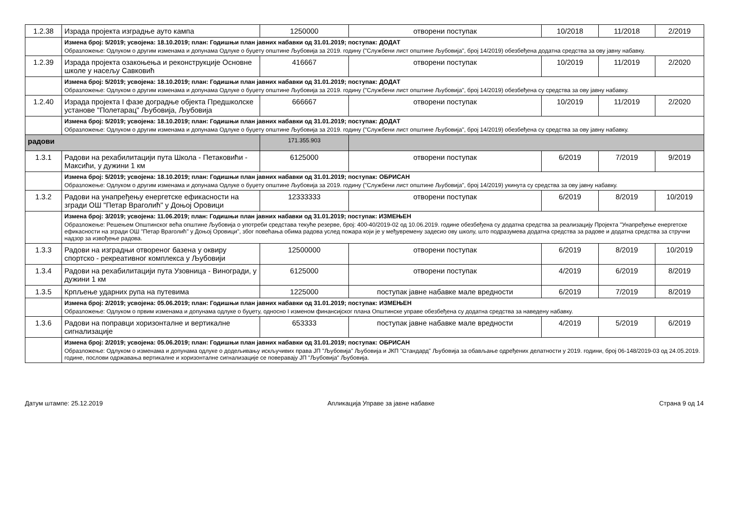| 1.2.38 | Израда пројекта изградње ауто кампа | 1250000 | отворени поступак | 10/2018 | 11/2018 | 2/2019 |
| | Измена број: 5/2019; усвојена: 18.10.2019; план: Годишњи план јавних набавки од 31.01.2019; поступак: ДОДАТ Образложење: Одлуком о другим изменама и допунама Одлуке о буџету општине Љубовија за 2019. годину ("Службени лист општине Љубовија", број 14/2019) обезбеђена додатна средства за ову јавну набавку. | | | | | |
| 1.2.39 | Израда пројекта озакоњења и реконструкције Основне школе у насељу Савковић | 416667 | отворени поступак | 10/2019 | 11/2019 | 2/2020 |
| | Измена број: 5/2019; усвојена: 18.10.2019; план: Годишњи план јавних набавки од 31.01.2019; поступак: ДОДАТ Образложење: Одлуком о другим изменама и допунама Одлуке о буџету општине Љубовија за 2019. годину ("Службени лист општине Љубовија", број 14/2019) обезбеђена су средства за ову јавну набавку. | | | | | |
| 1.2.40 | Израда пројекта I фазе доградње објекта Предшколске установе "Полетарац" Љубовија, Љубовија | 666667 | отворени поступак | 10/2019 | 11/2019 | 2/2020 |
| | Измена број: 5/2019; усвојена: 18.10.2019; план: Годишњи план јавних набавки од 31.01.2019; поступак: ДОДАТ Образложење: Одлуком о другим изменама и допунама Одлуке о буџету општине Љубовија за 2019. годину ("Службени лист општине Љубовија", број 14/2019) обезбеђена су средства за ову јавну набавку. | | | | | |
| радови | | 171.355.903 | | | | |
| 1.3.1 | Радови на рехабилитацији пута Школа - Петаковићи - Максићи, у дужини 1 км | 6125000 | отворени поступак | 6/2019 | 7/2019 | 9/2019 |
| | Измена број: 5/2019; усвојена: 18.10.2019; план: Годишњи план јавних набавки од 31.01.2019; поступак: ОБРИСАН Образложење: Одлуком о другим изменама и допунама Одлуке о буџету општине Љубовија за 2019. годину ("Службени лист општине Љубовија", број 14/2019) укинута су средства за ову јавну набавку. | | | | | |
| 1.3.2 | Радови на унапређењу енергетске ефикасности на згради ОШ "Петар Враголић" у Доњој Оровици | 12333333 | отворени поступак | 6/2019 | 8/2019 | 10/2019 |
| | Измена број: 3/2019; усвојена: 11.06.2019; план: Годишњи план јавних набавки од 31.01.2019; поступак: ИЗМЕЊЕН Образложење: Решењем Општинског већа општине Љубовија о употреби средстава текуће резерве, број: 400-40/2019-02 од 10.06.2019. године обезбеђена су додатна средства за реализацију Пројекта "Унапређење енергетске ефикасности на згради ОШ "Петар Враголић" у Доњој Оровици", због повећања обима радова услед пожара који је у међувремену задесио ову школу, што подразумева додатна средства за радове и додатна средства за стручни надзор за извођење радова. | | | | | |
| 1.3.3 | Радови на изградњи отвореног базена у оквиру спортско - рекреативног комплекса у Љубовији | 12500000 | отворени поступак | 6/2019 | 8/2019 | 10/2019 |
| 1.3.4 | Радови на рехабилитацији пута Узовница - Виногради, у дужини 1 км | 6125000 | отворени поступак | 4/2019 | 6/2019 | 8/2019 |
| 1.3.5 | Крпљење ударних рупа на путевима | 1225000 | поступак јавне набавке мале вредности | 6/2019 | 7/2019 | 8/2019 |
| | Измена број: 2/2019; усвојена: 05.06.2019; план: Годишњи план јавних набавки од 31.01.2019; поступак: ИЗМЕЊЕН Образложење: Одлуком о првим изменама и допунама одлуке о буџету, односно I изменом финансијског плана Општинске управе обезбеђена су додатна средства за наведену набавку. | | | | | |
| 1.3.6 | Радови на поправци хоризонталне и вертикалне сигнализације | 653333 | поступак јавне набавке мале вредности | 4/2019 | 5/2019 | 6/2019 |
| | Измена број: 2/2019; усвојена: 05.06.2019; план: Годишњи план јавних набавки од 31.01.2019; поступак: ОБРИСАН Образложење: Одлуком о изменама и допунама одлуке о додељивању искључивих права ЈП "Љубовија" Љубовија и ЈКП "Стандард" Љубовија за обављање одређених делатности у 2019. години, број 06-148/2019-03 од 24.05.2019. године, послови одржавања вертикалне и хоризонталне сигнализације се поверавају ЈП "Љубовија" Љубовија. | | | | | |
Датум штампе: 25.12.2019 Апликација Управе за јавне набавке Страна 9 од 14